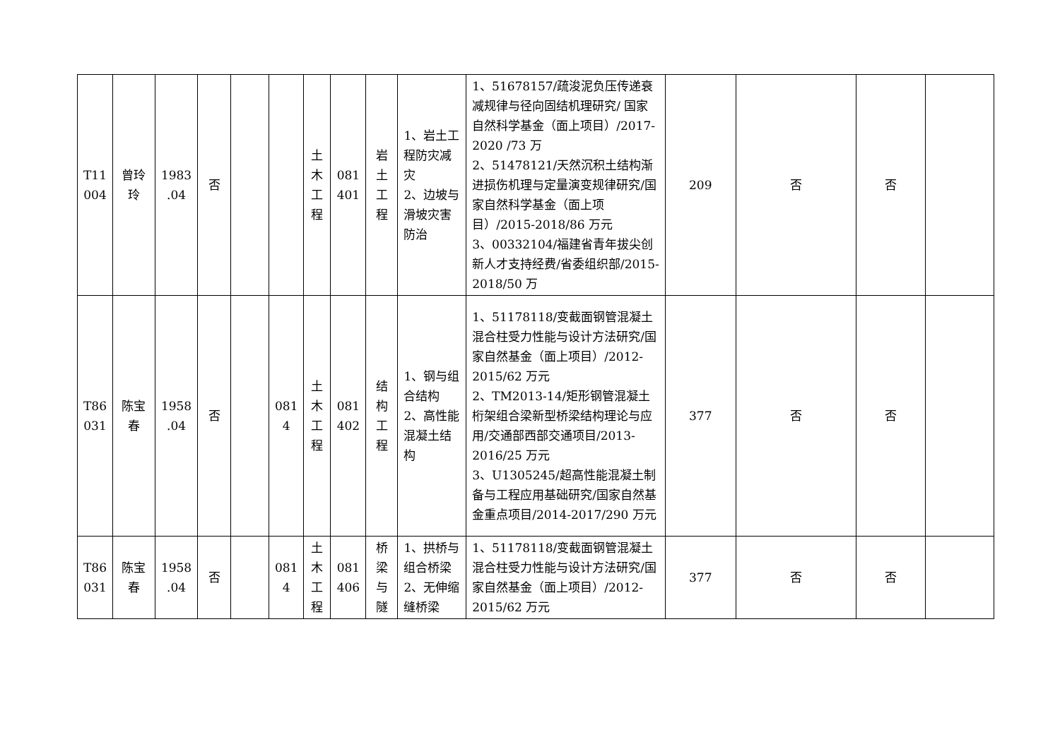| T11 004 | 曾玲 玲 | 1983 .04 | 否 | | | 土 木 工 程 | 081 401 | 岩 土 工 程 | 1、岩土工程防灾减灾 2、边坡与滑坡灾害防治 | 1、51678157/疏浚泥负压传递衰减规律与径向固结机理研究/ 国家自然科学基金（面上项目）/2017-2020 /73 万 2、51478121/天然沉积土结构渐进损伤机理与定量演变规律研究/国家自然科学基金（面上项目）/2015-2018/86 万元 3、00332104/福建省青年拔尖创新人才支持经费/省委组织部/2015-2018/50 万 | 209 | 否 | 否 | |
| T86 031 | 陈宝 春 | 1958 .04 | 否 | | 081 4 | 土 木 工 程 | 081 402 | 结 构 工 程 | 1、钢与组合结构 2、高性能混凝土结构 | 1、51178118/变截面钢管混凝土混合柱受力性能与设计方法研究/国家自然基金（面上项目）/2012-2015/62 万元 2、TM2013-14/矩形钢管混凝土桁架组合梁新型桥梁结构理论与应用/交通部西部交通项目/2013-2016/25 万元 3、U1305245/超高性能混凝土制备与工程应用基础研究/国家自然基金重点项目/2014-2017/290 万元 | 377 | 否 | 否 | |
| T86 031 | 陈宝 春 | 1958 .04 | 否 | | 081 4 | 土 木 工 程 | 081 406 | 桥 梁 与 隧 | 1、拱桥与组合桥梁 2、无伸缩缝桥梁 | 1、51178118/变截面钢管混凝土混合柱受力性能与设计方法研究/国家自然基金（面上项目）/2012-2015/62 万元 | 377 | 否 | 否 | |